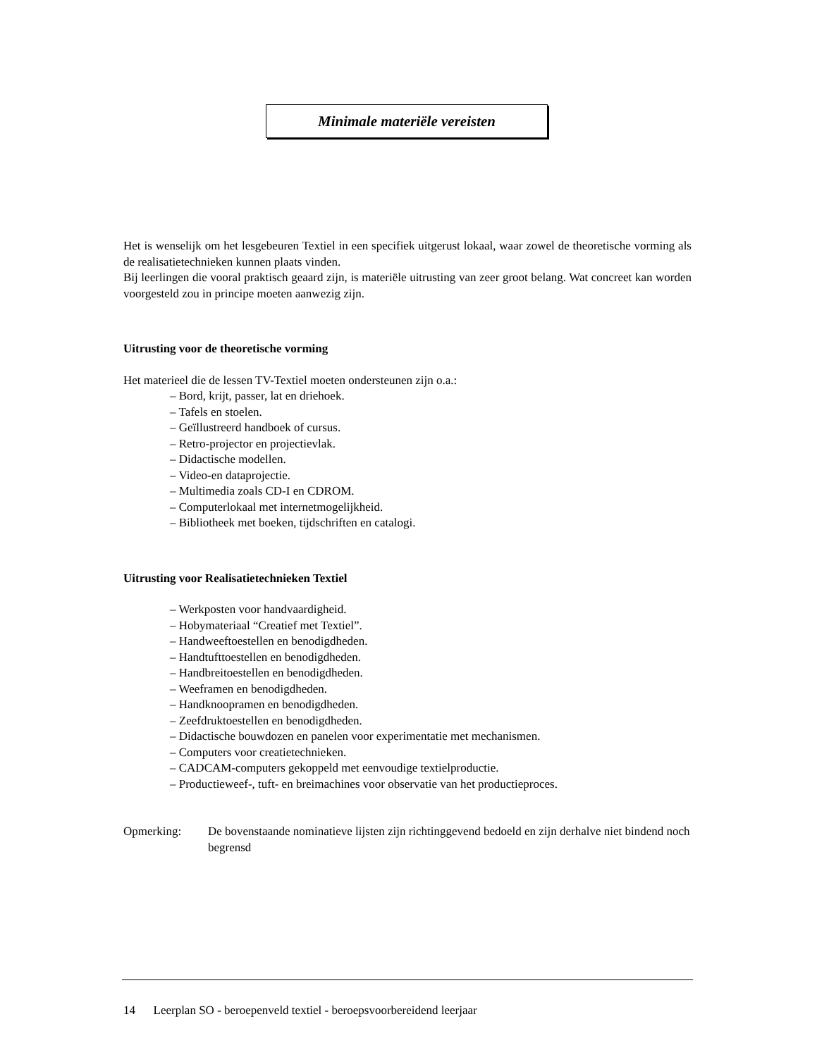Minimale materiële vereisten
Het is wenselijk om het lesgebeuren Textiel in een specifiek uitgerust lokaal, waar zowel de theoretische vorming als de realisatietechnieken kunnen plaats vinden.
Bij leerlingen die vooral praktisch geaard zijn, is materiële uitrusting van zeer groot belang. Wat concreet kan worden voorgesteld zou in principe moeten aanwezig zijn.
Uitrusting voor de theoretische vorming
Het materieel die de lessen TV-Textiel moeten ondersteunen zijn o.a.:
– Bord, krijt, passer, lat en driehoek.
– Tafels en stoelen.
– Geïllustreerd handboek of cursus.
– Retro-projector en projectievlak.
– Didactische modellen.
– Video-en dataprojectie.
– Multimedia zoals CD-I en CDROM.
– Computerlokaal met internetmogelijkheid.
– Bibliotheek met boeken, tijdschriften en catalogi.
Uitrusting voor Realisatietechnieken Textiel
– Werkposten voor handvaardigheid.
– Hobymateriaal “Creatief met Textiel”.
– Handweeftoestellen en benodigdheden.
– Handtufttoestellen en benodigdheden.
– Handbreitoestellen en benodigdheden.
– Weeframen en benodigdheden.
– Handknoopramen en benodigdheden.
– Zeefdruktoestellen en benodigdheden.
– Didactische bouwdozen en panelen voor experimentatie met mechanismen.
– Computers voor creatietechnieken.
– CADCAM-computers gekoppeld met eenvoudige textielproductie.
– Productieweef-, tuft- en breimachines voor observatie van het productieproces.
Opmerking: De bovenstaande nominatieve lijsten zijn richtinggevend bedoeld en zijn derhalve niet bindend noch begrensd
14 Leerplan SO - beroepenveld textiel - beroepsvoorbereidend leerjaar